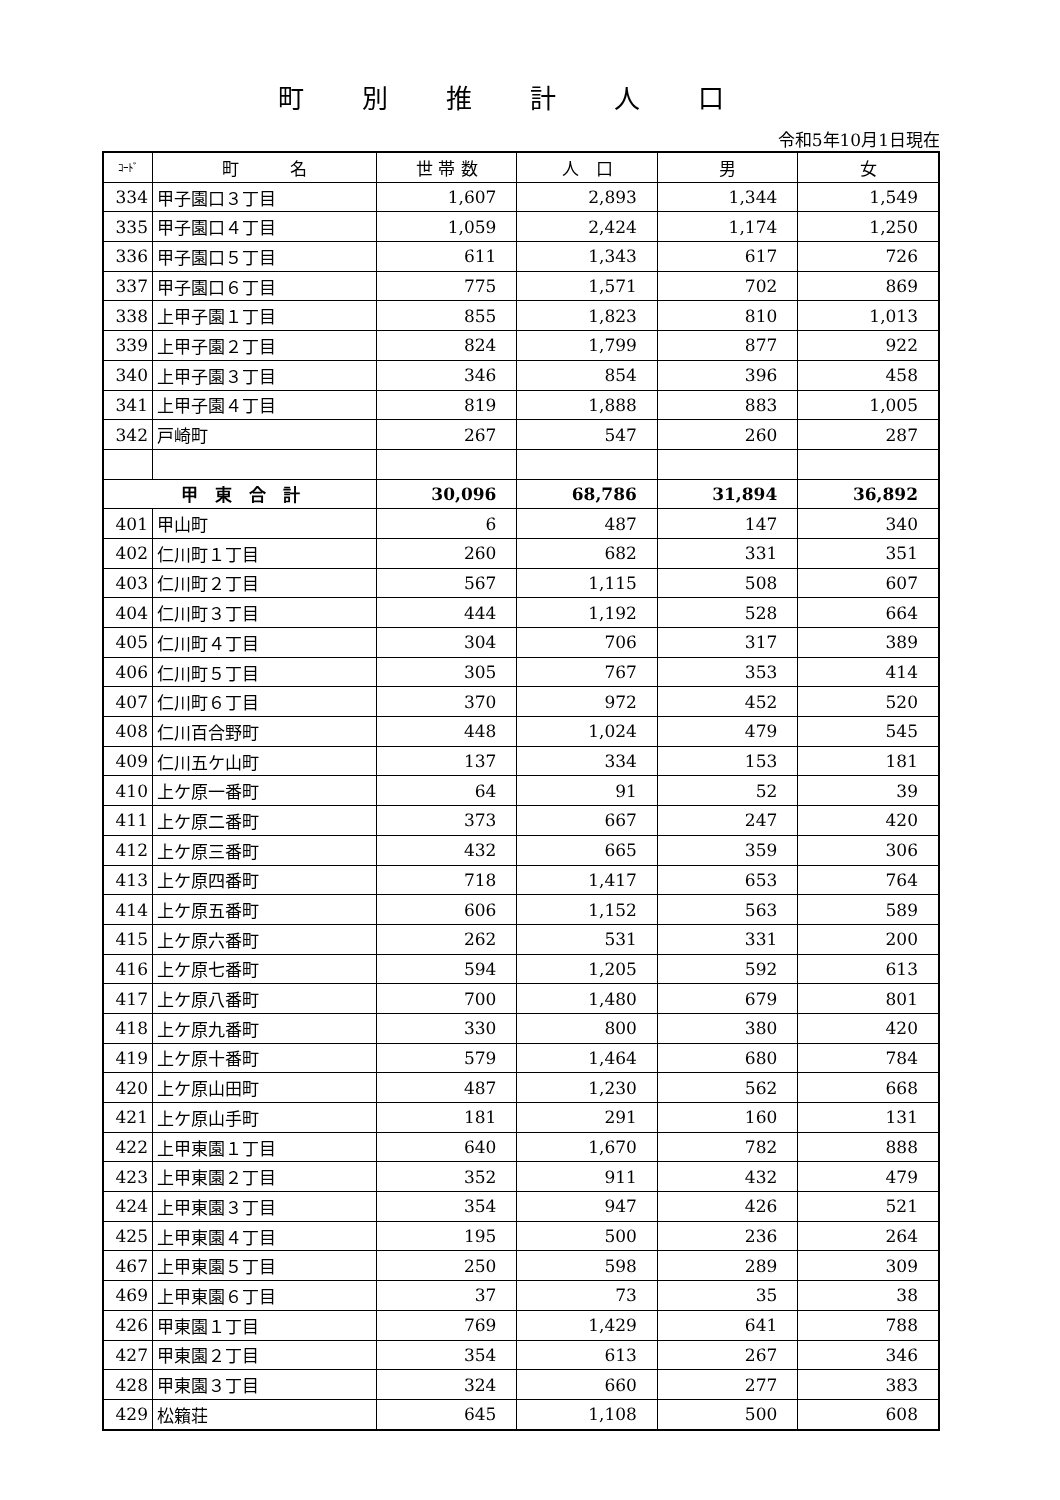町別推計人口
令和5年10月1日現在
| ｺｰﾄﾞ | 町 名 | 世 帯 数 | 人 口 | 男 | 女 |
| --- | --- | --- | --- | --- | --- |
| 334 | 甲子園口３丁目 | 1,607 | 2,893 | 1,344 | 1,549 |
| 335 | 甲子園口４丁目 | 1,059 | 2,424 | 1,174 | 1,250 |
| 336 | 甲子園口５丁目 | 611 | 1,343 | 617 | 726 |
| 337 | 甲子園口６丁目 | 775 | 1,571 | 702 | 869 |
| 338 | 上甲子園１丁目 | 855 | 1,823 | 810 | 1,013 |
| 339 | 上甲子園２丁目 | 824 | 1,799 | 877 | 922 |
| 340 | 上甲子園３丁目 | 346 | 854 | 396 | 458 |
| 341 | 上甲子園４丁目 | 819 | 1,888 | 883 | 1,005 |
| 342 | 戸崎町 | 267 | 547 | 260 | 287 |
| 甲 東 合 計 | | 30,096 | 68,786 | 31,894 | 36,892 |
| 401 | 甲山町 | 6 | 487 | 147 | 340 |
| 402 | 仁川町１丁目 | 260 | 682 | 331 | 351 |
| 403 | 仁川町２丁目 | 567 | 1,115 | 508 | 607 |
| 404 | 仁川町３丁目 | 444 | 1,192 | 528 | 664 |
| 405 | 仁川町４丁目 | 304 | 706 | 317 | 389 |
| 406 | 仁川町５丁目 | 305 | 767 | 353 | 414 |
| 407 | 仁川町６丁目 | 370 | 972 | 452 | 520 |
| 408 | 仁川百合野町 | 448 | 1,024 | 479 | 545 |
| 409 | 仁川五ケ山町 | 137 | 334 | 153 | 181 |
| 410 | 上ケ原一番町 | 64 | 91 | 52 | 39 |
| 411 | 上ケ原二番町 | 373 | 667 | 247 | 420 |
| 412 | 上ケ原三番町 | 432 | 665 | 359 | 306 |
| 413 | 上ケ原四番町 | 718 | 1,417 | 653 | 764 |
| 414 | 上ケ原五番町 | 606 | 1,152 | 563 | 589 |
| 415 | 上ケ原六番町 | 262 | 531 | 331 | 200 |
| 416 | 上ケ原七番町 | 594 | 1,205 | 592 | 613 |
| 417 | 上ケ原八番町 | 700 | 1,480 | 679 | 801 |
| 418 | 上ケ原九番町 | 330 | 800 | 380 | 420 |
| 419 | 上ケ原十番町 | 579 | 1,464 | 680 | 784 |
| 420 | 上ケ原山田町 | 487 | 1,230 | 562 | 668 |
| 421 | 上ケ原山手町 | 181 | 291 | 160 | 131 |
| 422 | 上甲東園１丁目 | 640 | 1,670 | 782 | 888 |
| 423 | 上甲東園２丁目 | 352 | 911 | 432 | 479 |
| 424 | 上甲東園３丁目 | 354 | 947 | 426 | 521 |
| 425 | 上甲東園４丁目 | 195 | 500 | 236 | 264 |
| 467 | 上甲東園５丁目 | 250 | 598 | 289 | 309 |
| 469 | 上甲東園６丁目 | 37 | 73 | 35 | 38 |
| 426 | 甲東園１丁目 | 769 | 1,429 | 641 | 788 |
| 427 | 甲東園２丁目 | 354 | 613 | 267 | 346 |
| 428 | 甲東園３丁目 | 324 | 660 | 277 | 383 |
| 429 | 松籟荘 | 645 | 1,108 | 500 | 608 |